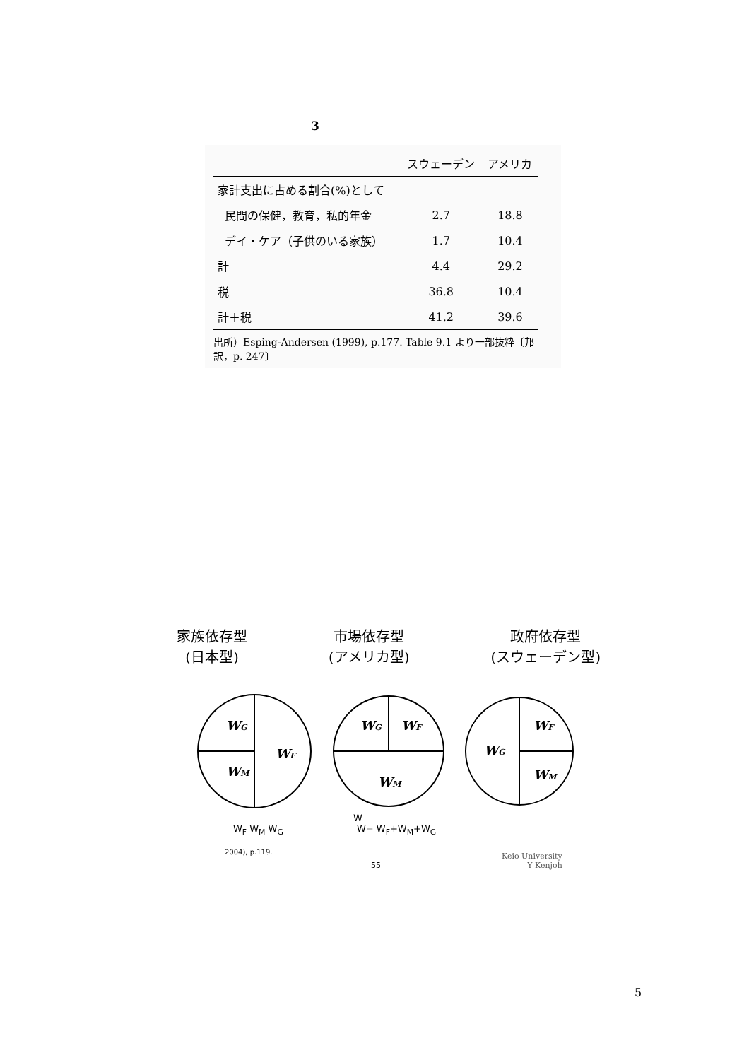3
| | スウェーデン | アメリカ |
| --- | --- | --- |
| 家計支出に占める割合(%)として | | |
| 民間の保健，教育，私的年金 | 2.7 | 18.8 |
| デイ・ケア（子供のいる家族） | 1.7 | 10.4 |
| 計 | 4.4 | 29.2 |
| 税 | 36.8 | 10.4 |
| 計＋税 | 41.2 | 39.6 |
出所）Esping-Andersen (1999), p.177. Table 9.1 より一部抜粋〔邦訳，p. 247〕
家族依存型
(日本型)
市場依存型
(アメリカ型)
政府依存型
(スウェーデン型)
WG
WM
WF
WG
WF
WM
WG
WF
WM
W
W<sub>F</sub> W<sub>M</sub> W<sub>G</sub> W= W<sub>F</sub>+W<sub>M</sub>+W<sub>G</sub>
2004), p.119.
55
Keio University
Y Kenjoh
5